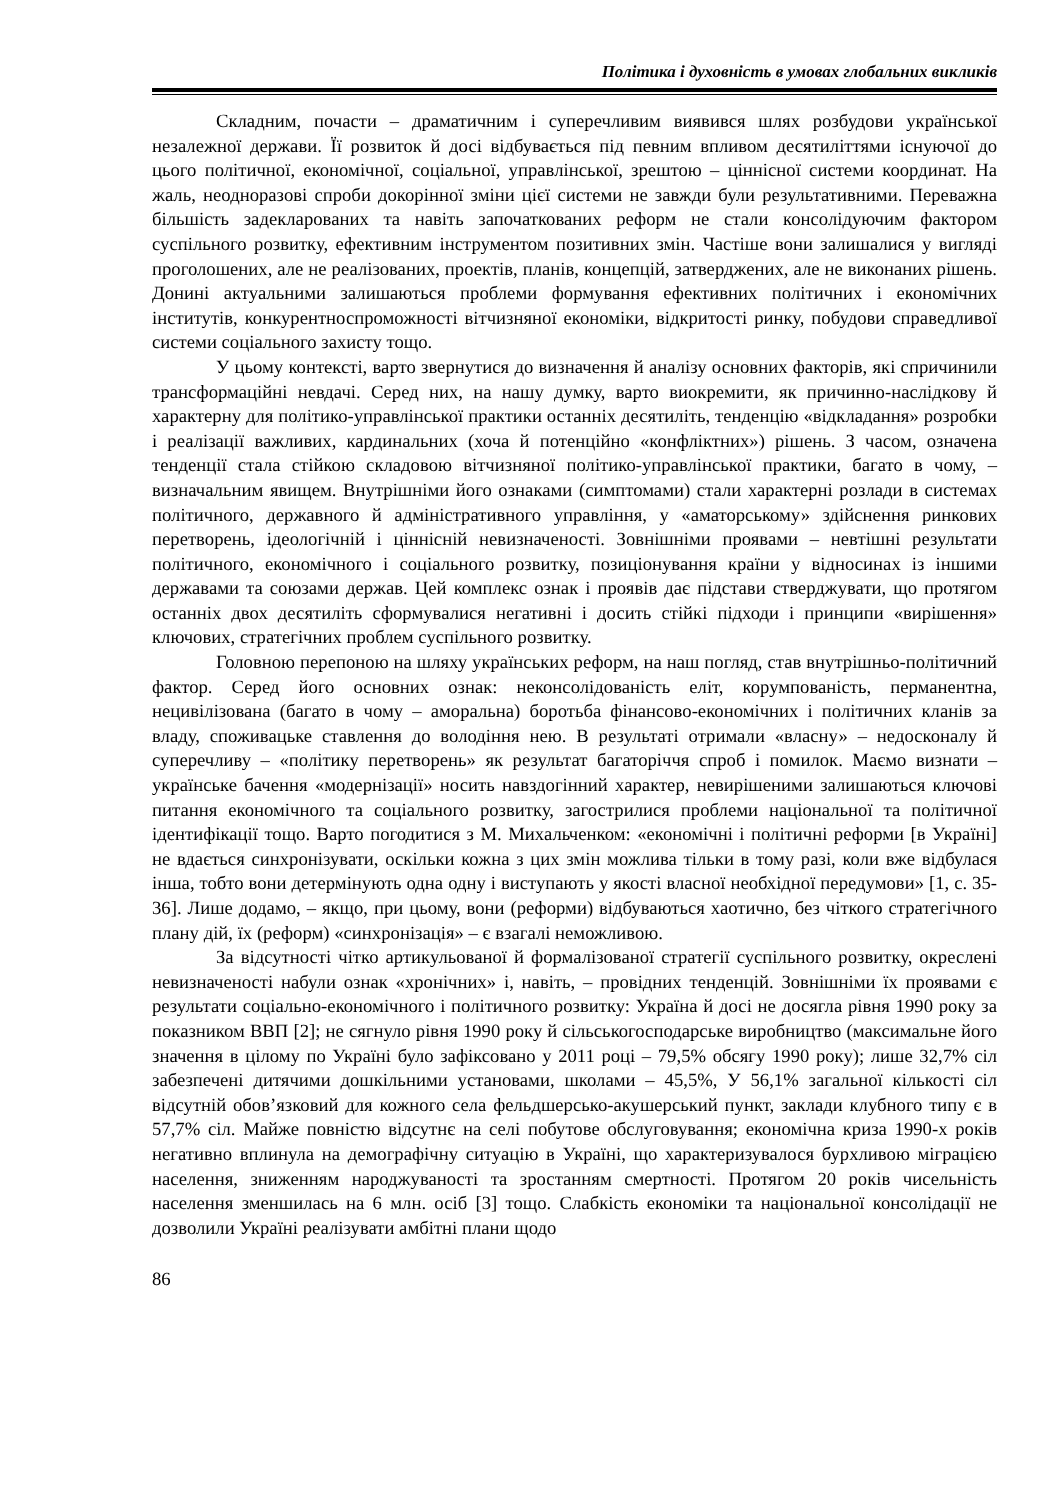Політика і духовність в умовах глобальних викликів
Складним, почасти – драматичним і суперечливим виявився шлях розбудови української незалежної держави. Її розвиток й досі відбувається під певним впливом десятиліттями існуючої до цього політичної, економічної, соціальної, управлінської, зрештою – ціннісної системи координат. На жаль, неодноразові спроби докорінної зміни цієї системи не завжди були результативними. Переважна більшість задекларованих та навіть започаткованих реформ не стали консолідуючим фактором суспільного розвитку, ефективним інструментом позитивних змін. Частіше вони залишалися у вигляді проголошених, але не реалізованих, проектів, планів, концепцій, затверджених, але не виконаних рішень. Донині актуальними залишаються проблеми формування ефективних політичних і економічних інститутів, конкурентноспроможності вітчизняної економіки, відкритості ринку, побудови справедливої системи соціального захисту тощо.
У цьому контексті, варто звернутися до визначення й аналізу основних факторів, які спричинили трансформаційні невдачі. Серед них, на нашу думку, варто виокремити, як причинно-наслідкову й характерну для політико-управлінської практики останніх десятиліть, тенденцію «відкладання» розробки і реалізації важливих, кардинальних (хоча й потенційно «конфліктних») рішень. З часом, означена тенденції стала стійкою складовою вітчизняної політико-управлінської практики, багато в чому, – визначальним явищем. Внутрішніми його ознаками (симптомами) стали характерні розлади в системах політичного, державного й адміністративного управління, у «аматорському» здійснення ринкових перетворень, ідеологічній і ціннісній невизначеності. Зовнішніми проявами – невтішні результати політичного, економічного і соціального розвитку, позиціонування країни у відносинах із іншими державами та союзами держав. Цей комплекс ознак і проявів дає підстави стверджувати, що протягом останніх двох десятиліть сформувалися негативні і досить стійкі підходи і принципи «вирішення» ключових, стратегічних проблем суспільного розвитку.
Головною перепоною на шляху українських реформ, на наш погляд, став внутрішньо-політичний фактор. Серед його основних ознак: неконсолідованість еліт, корумпованість, перманентна, нецивілізована (багато в чому – аморальна) боротьба фінансово-економічних і політичних кланів за владу, споживацьке ставлення до володіння нею. В результаті отримали «власну» – недосконалу й суперечливу – «політику перетворень» як результат багаторіччя спроб і помилок. Маємо визнати – українське бачення «модернізації» носить навздогінний характер, невирішеними залишаються ключові питання економічного та соціального розвитку, загострилися проблеми національної та політичної ідентифікації тощо. Варто погодитися з М. Михальченком: «економічні і політичні реформи [в Україні] не вдається синхронізувати, оскільки кожна з цих змін можлива тільки в тому разі, коли вже відбулася інша, тобто вони детермінують одна одну і виступають у якості власної необхідної передумови» [1, с. 35-36]. Лише додамо, – якщо, при цьому, вони (реформи) відбуваються хаотично, без чіткого стратегічного плану дій, їх (реформ) «синхронізація» – є взагалі неможливою.
За відсутності чітко артикульованої й формалізованої стратегії суспільного розвитку, окреслені невизначеності набули ознак «хронічних» і, навіть, – провідних тенденцій. Зовнішніми їх проявами є результати соціально-економічного і політичного розвитку: Україна й досі не досягла рівня 1990 року за показником ВВП [2]; не сягнуло рівня 1990 року й сільськогосподарське виробництво (максимальне його значення в цілому по Україні було зафіксовано у 2011 році – 79,5% обсягу 1990 року); лише 32,7% сіл забезпечені дитячими дошкільними установами, школами – 45,5%, У 56,1% загальної кількості сіл відсутній обов’язковий для кожного села фельдшерсько-акушерський пункт, заклади клубного типу є в 57,7% сіл. Майже повністю відсутнє на селі побутове обслуговування; економічна криза 1990-х років негативно вплинула на демографічну ситуацію в Україні, що характеризувалося бурхливою міграцією населення, зниженням народжуваності та зростанням смертності. Протягом 20 років чисельність населення зменшилась на 6 млн. осіб [3] тощо. Слабкість економіки та національної консолідації не дозволили Україні реалізувати амбітні плани щодо
86